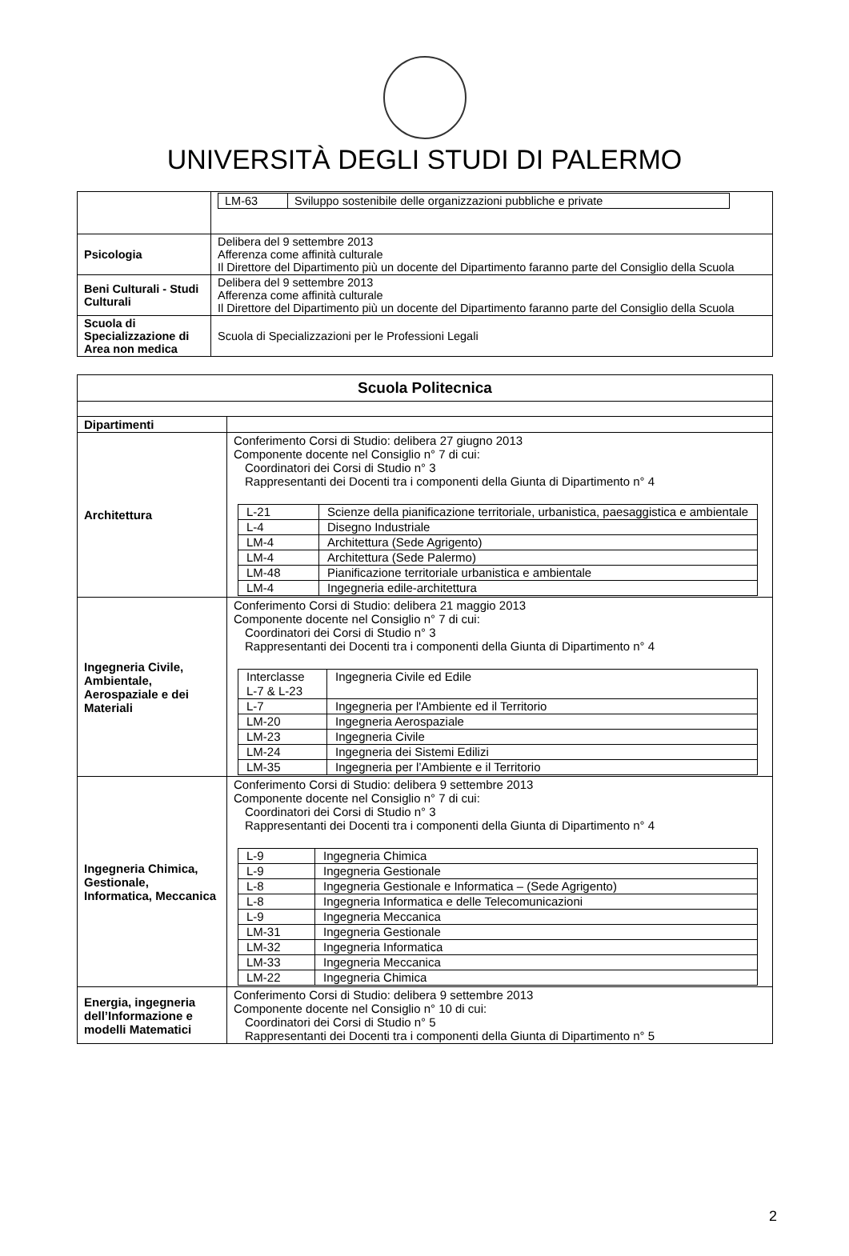UNIVERSITÀ DEGLI STUDI DI PALERMO
| | / LM-63 / Sviluppo sostenibile delle organizzazioni pubbliche e private / |
| Psicologia | Delibera del 9 settembre 2013 Afferenza come affinità culturale Il Direttore del Dipartimento più un docente del Dipartimento faranno parte del Consiglio della Scuola |
| Beni Culturali - Studi Culturali | Delibera del 9 settembre 2013 Afferenza come affinità culturale Il Direttore del Dipartimento più un docente del Dipartimento faranno parte del Consiglio della Scuola |
| Scuola di Specializzazione di Area non medica | Scuola di Specializzazioni per le Professioni Legali |
| Scuola Politecnica | |
| --- | --- |
| Dipartimenti | |
| Architettura | Conferimento Corsi di Studio: delibera 27 giugno 2013 Componente docente nel Consiglio n° 7 di cui: Coordinatori dei Corsi di Studio n° 3 Rappresentanti dei Docenti tra i componenti della Giunta di Dipartimento n° 4 / L-21 / Scienze della pianificazione territoriale, urbanistica, paesaggistica e ambientale / / L-4 / Disegno Industriale / / LM-4 / Architettura (Sede Agrigento) / / LM-4 / Architettura (Sede Palermo) / / LM-48 / Pianificazione territoriale urbanistica e ambientale / / LM-4 / Ingegneria edile-architettura / |
| Ingegneria Civile, Ambientale, Aerospaziale e dei Materiali | Conferimento Corsi di Studio: delibera 21 maggio 2013 Componente docente nel Consiglio n° 7 di cui: Coordinatori dei Corsi di Studio n° 3 Rappresentanti dei Docenti tra i componenti della Giunta di Dipartimento n° 4 / Interclasse L-7 & L-23 / Ingegneria Civile ed Edile / / L-7 / Ingegneria per l'Ambiente ed il Territorio / / LM-20 / Ingegneria Aerospaziale / / LM-23 / Ingegneria Civile / / LM-24 / Ingegneria dei Sistemi Edilizi / / LM-35 / Ingegneria per l’Ambiente e il Territorio / |
| Ingegneria Chimica, Gestionale, Informatica, Meccanica | Conferimento Corsi di Studio: delibera 9 settembre 2013 Componente docente nel Consiglio n° 7 di cui: Coordinatori dei Corsi di Studio n° 3 Rappresentanti dei Docenti tra i componenti della Giunta di Dipartimento n° 4 / L-9 / Ingegneria Chimica / / L-9 / Ingegneria Gestionale / / L-8 / Ingegneria Gestionale e Informatica – (Sede Agrigento) / / L-8 / Ingegneria Informatica e delle Telecomunicazioni / / L-9 / Ingegneria Meccanica / / LM-31 / Ingegneria Gestionale / / LM-32 / Ingegneria Informatica / / LM-33 / Ingegneria Meccanica / / LM-22 / Ingegneria Chimica / |
| Energia, ingegneria dell’Informazione e modelli Matematici | Conferimento Corsi di Studio: delibera 9 settembre 2013 Componente docente nel Consiglio n° 10 di cui: Coordinatori dei Corsi di Studio n° 5 Rappresentanti dei Docenti tra i componenti della Giunta di Dipartimento n° 5 |
2